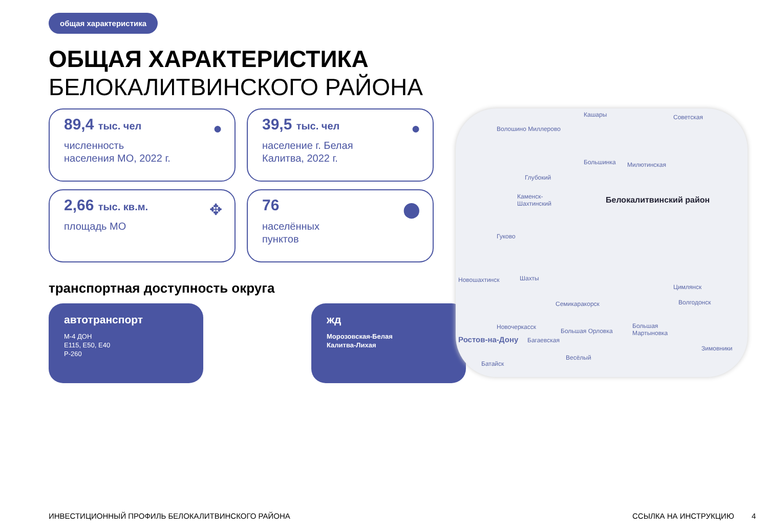общая характеристика
ОБЩАЯ ХАРАКТЕРИСТИКА
БЕЛОКАЛИТВИНСКОГО РАЙОНА
89,4 тыс. чел
численность
населения МО, 2022 г.
●
39,5 тыс. чел
население г. Белая
Калитва, 2022 г.
●
2,66 тыс. кв.м.
площадь МО
✥
76
населённых
пунктов
⬤
транспортная доступность округа
автотранспорт
М-4 ДОН
Е115, Е50, Е40
Р-260
жд
Морозовская-Белая
Калитва-Лихая
Кашары
Волошино Миллерово
Советская
Большинка Милютинская
Глубокий
Каменск-
Шахтинский Белокалитвинский район
Гуково
Новошахтинск Шахты
Семикаракорск
Цимлянск
Волгодонск
Новочеркасск
Ростов-на-Дону Багаевская
Большая Орловка
Большая
Мартыновка
Зимовники
Весёлый
Батайск
ИНВЕСТИЦИОННЫЙ ПРОФИЛЬ БЕЛОКАЛИТВИНСКОГО РАЙОНА
ССЫЛКА НА ИНСТРУКЦИЮ 4